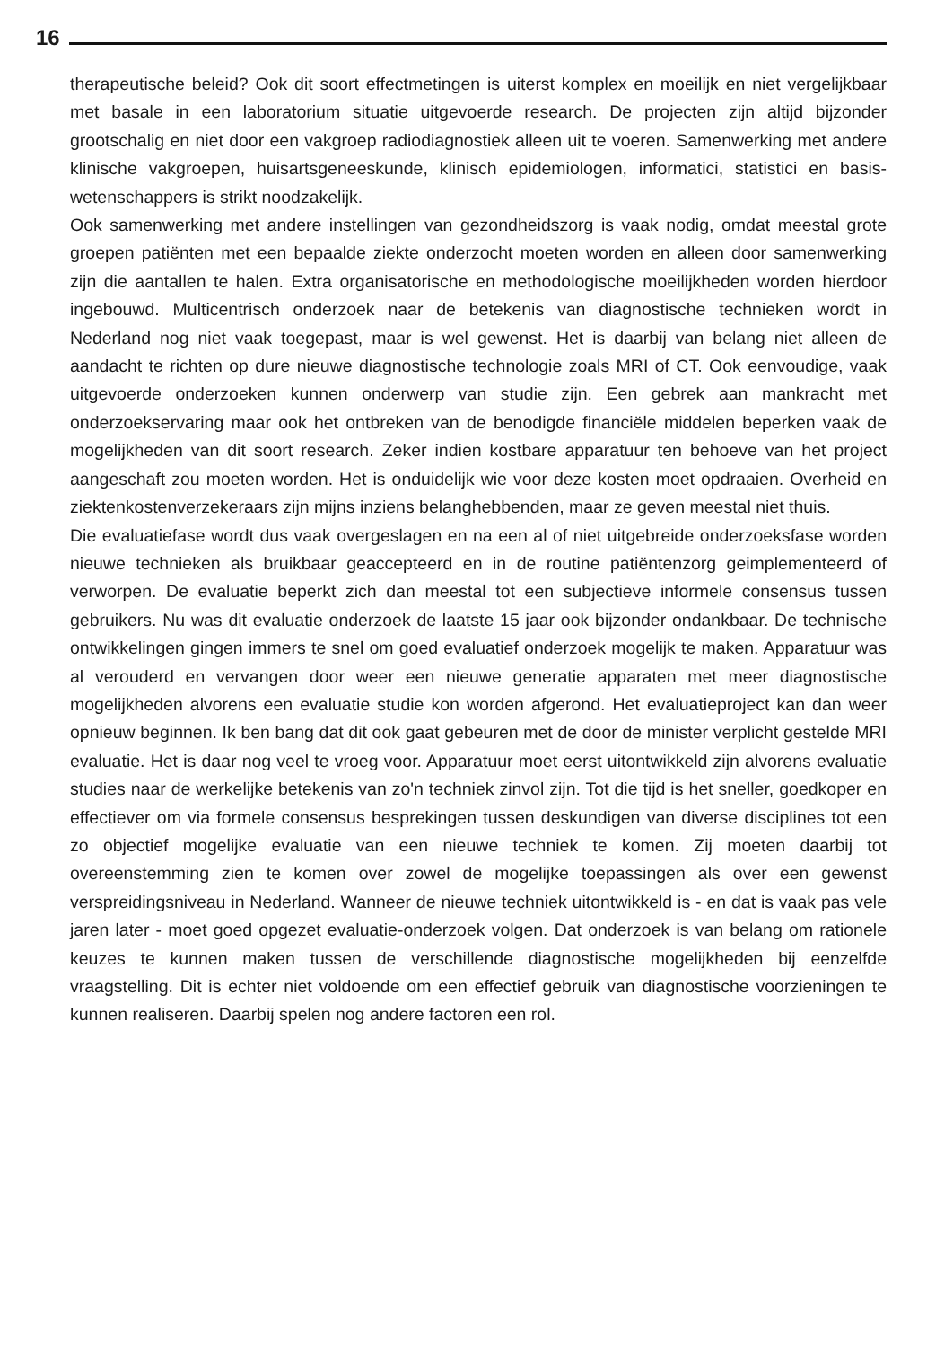16
therapeutische beleid? Ook dit soort effectmetingen is uiterst komplex en moeilijk en niet vergelijkbaar met basale in een laboratorium situatie uitgevoerde research. De projecten zijn altijd bijzonder grootschalig en niet door een vakgroep radiodiagnostiek alleen uit te voeren. Samenwerking met andere klinische vakgroepen, huisartsgeneeskunde, klinisch epidemiologen, informatici, statistici en basis-wetenschappers is strikt noodzakelijk.
Ook samenwerking met andere instellingen van gezondheidszorg is vaak nodig, omdat meestal grote groepen patiënten met een bepaalde ziekte onderzocht moeten worden en alleen door samenwerking zijn die aantallen te halen. Extra organisatorische en methodologische moeilijkheden worden hierdoor ingebouwd. Multicentrisch onderzoek naar de betekenis van diagnostische technieken wordt in Nederland nog niet vaak toegepast, maar is wel gewenst. Het is daarbij van belang niet alleen de aandacht te richten op dure nieuwe diagnostische technologie zoals MRI of CT. Ook eenvoudige, vaak uitgevoerde onderzoeken kunnen onderwerp van studie zijn. Een gebrek aan mankracht met onderzoekservaring maar ook het ontbreken van de benodigde financiële middelen beperken vaak de mogelijkheden van dit soort research. Zeker indien kostbare apparatuur ten behoeve van het project aangeschaft zou moeten worden. Het is onduidelijk wie voor deze kosten moet opdraaien. Overheid en ziektenkostenverzekeraars zijn mijns inziens belanghebbenden, maar ze geven meestal niet thuis.
Die evaluatiefase wordt dus vaak overgeslagen en na een al of niet uitgebreide onderzoeksfase worden nieuwe technieken als bruikbaar geaccepteerd en in de routine patiëntenzorg geimplementeerd of verworpen. De evaluatie beperkt zich dan meestal tot een subjectieve informele consensus tussen gebruikers. Nu was dit evaluatie onderzoek de laatste 15 jaar ook bijzonder ondankbaar. De technische ontwikkelingen gingen immers te snel om goed evaluatief onderzoek mogelijk te maken. Apparatuur was al verouderd en vervangen door weer een nieuwe generatie apparaten met meer diagnostische mogelijkheden alvorens een evaluatie studie kon worden afgerond. Het evaluatieproject kan dan weer opnieuw beginnen. Ik ben bang dat dit ook gaat gebeuren met de door de minister verplicht gestelde MRI evaluatie. Het is daar nog veel te vroeg voor. Apparatuur moet eerst uitontwikkeld zijn alvorens evaluatie studies naar de werkelijke betekenis van zo'n techniek zinvol zijn. Tot die tijd is het sneller, goedkoper en effectiever om via formele consensus besprekingen tussen deskundigen van diverse disciplines tot een zo objectief mogelijke evaluatie van een nieuwe techniek te komen. Zij moeten daarbij tot overeenstemming zien te komen over zowel de mogelijke toepassingen als over een gewenst verspreidingsniveau in Nederland. Wanneer de nieuwe techniek uitontwikkeld is - en dat is vaak pas vele jaren later - moet goed opgezet evaluatie-onderzoek volgen. Dat onderzoek is van belang om rationele keuzes te kunnen maken tussen de verschillende diagnostische mogelijkheden bij eenzelfde vraagstelling. Dit is echter niet voldoende om een effectief gebruik van diagnostische voorzieningen te kunnen realiseren. Daarbij spelen nog andere factoren een rol.